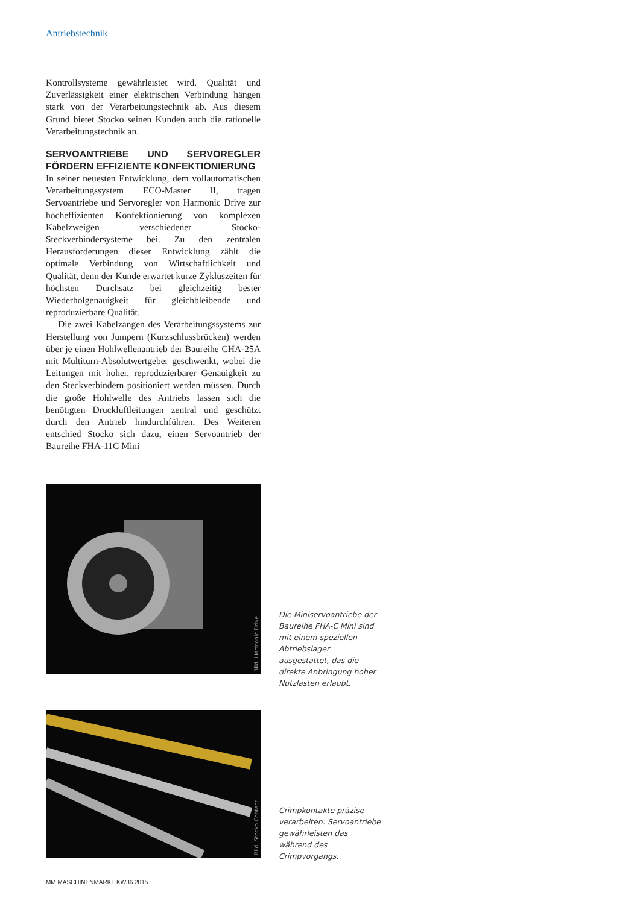Antriebstechnik
Kontrollsysteme gewährleistet wird. Qualität und Zuverlässigkeit einer elektrischen Verbindung hängen stark von der Verarbeitungstechnik ab. Aus diesem Grund bietet Stocko seinen Kunden auch die rationelle Verarbeitungstechnik an.
SERVOANTRIEBE UND SERVOREGLER FÖRDERN EFFIZIENTE KONFEKTIONIERUNG
In seiner neuesten Entwicklung, dem vollautomatischen Verarbeitungssystem ECO-Master II, tragen Servoantriebe und Servoregler von Harmonic Drive zur hocheffizienten Konfektionierung von komplexen Kabelzweigen verschiedener Stocko-Steckverbindersysteme bei. Zu den zentralen Herausforderungen dieser Entwicklung zählt die optimale Verbindung von Wirtschaftlichkeit und Qualität, denn der Kunde erwartet kurze Zykluszeiten für höchsten Durchsatz bei gleichzeitig bester Wiederholgenauigkeit für gleichbleibende und reproduzierbare Qualität.
Die zwei Kabelzangen des Verarbeitungssystems zur Herstellung von Jumpern (Kurzschlussbrücken) werden über je einen Hohlwellenantrieb der Baureihe CHA-25A mit Multiturn-Absolutwertgeber geschwenkt, wobei die Leitungen mit hoher, reproduzierbarer Genauigkeit zu den Steckverbindern positioniert werden müssen. Durch die große Hohlwelle des Antriebs lassen sich die benötigten Druckluftleitungen zentral und geschützt durch den Antrieb hindurchführen. Des Weiteren entschied Stocko sich dazu, einen Servoantrieb der Baureihe FHA-11C Mini
Bild: Harmonic Drive
Die Miniservoantriebe der Baureihe FHA-C Mini sind mit einem speziellen Abtriebslager ausgestattet, das die direkte Anbringung hoher Nutzlasten erlaubt.
Bild: Stocko Contact
Crimpkontakte präzise verarbeiten: Servoantriebe gewährleisten das während des Crimpvorgangs.
MM MASCHINENMARKT KW36 2015